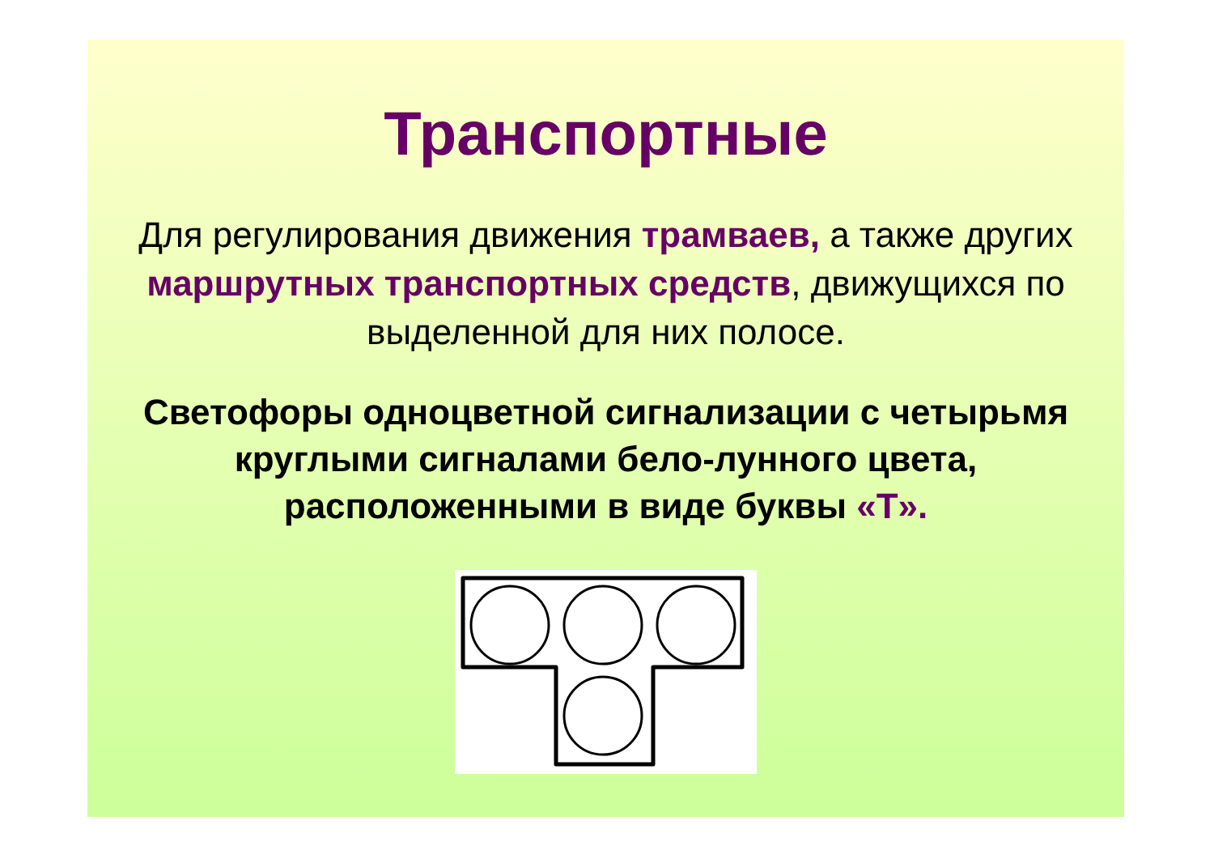Транспортные
Для регулирования движения трамваев, а также других маршрутных транспортных средств, движущихся по выделенной для них полосе.
Светофоры одноцветной сигнализации с четырьмя круглыми сигналами бело-лунного цвета, расположенными в виде буквы «Т».